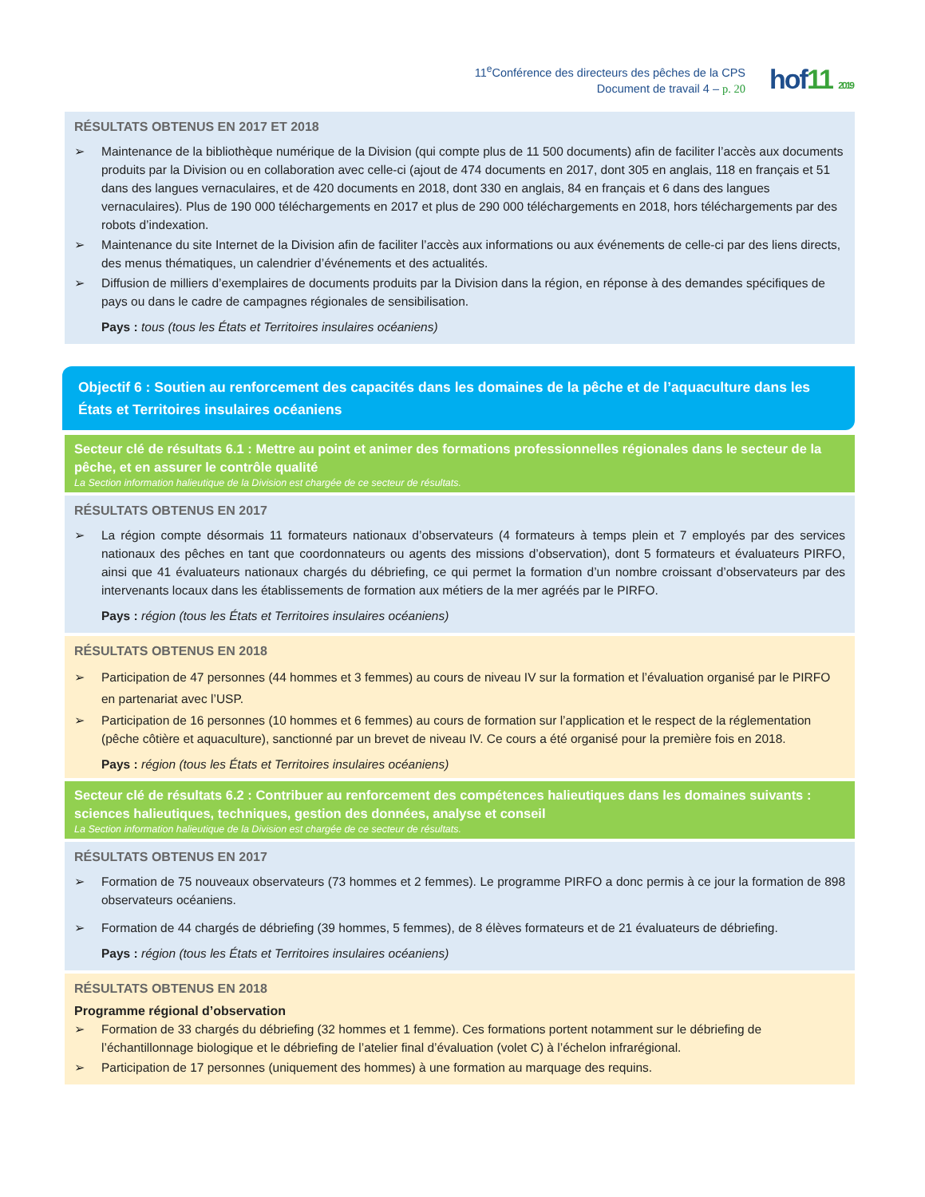11<sup>e</sup>Conférence des directeurs des pêches de la CPS
Document de travail 4 – p. 20
hof11 2019
RÉSULTATS OBTENUS EN 2017 ET 2018
➢ Maintenance de la bibliothèque numérique de la Division (qui compte plus de 11 500 documents) afin de faciliter l’accès aux documents produits par la Division ou en collaboration avec celle-ci (ajout de 474 documents en 2017, dont 305 en anglais, 118 en français et 51 dans des langues vernaculaires, et de 420 documents en 2018, dont 330 en anglais, 84 en français et 6 dans des langues vernaculaires). Plus de 190 000 téléchargements en 2017 et plus de 290 000 téléchargements en 2018, hors téléchargements par des robots d’indexation.
➢ Maintenance du site Internet de la Division afin de faciliter l’accès aux informations ou aux événements de celle-ci par des liens directs, des menus thématiques, un calendrier d’événements et des actualités.
➢ Diffusion de milliers d’exemplaires de documents produits par la Division dans la région, en réponse à des demandes spécifiques de pays ou dans le cadre de campagnes régionales de sensibilisation.
Pays : tous (tous les États et Territoires insulaires océaniens)
Objectif 6 : Soutien au renforcement des capacités dans les domaines de la pêche et de l’aquaculture dans les États et Territoires insulaires océaniens
Secteur clé de résultats 6.1 : Mettre au point et animer des formations professionnelles régionales dans le secteur de la pêche, et en assurer le contrôle qualité
La Section information halieutique de la Division est chargée de ce secteur de résultats.
RÉSULTATS OBTENUS EN 2017
➢ La région compte désormais 11 formateurs nationaux d’observateurs (4 formateurs à temps plein et 7 employés par des services nationaux des pêches en tant que coordonnateurs ou agents des missions d’observation), dont 5 formateurs et évaluateurs PIRFO, ainsi que 41 évaluateurs nationaux chargés du débriefing, ce qui permet la formation d’un nombre croissant d’observateurs par des intervenants locaux dans les établissements de formation aux métiers de la mer agréés par le PIRFO.
Pays : région (tous les États et Territoires insulaires océaniens)
RÉSULTATS OBTENUS EN 2018
➢ Participation de 47 personnes (44 hommes et 3 femmes) au cours de niveau IV sur la formation et l’évaluation organisé par le PIRFO en partenariat avec l’USP.
➢ Participation de 16 personnes (10 hommes et 6 femmes) au cours de formation sur l’application et le respect de la réglementation (pêche côtière et aquaculture), sanctionné par un brevet de niveau IV. Ce cours a été organisé pour la première fois en 2018.
Pays : région (tous les États et Territoires insulaires océaniens)
Secteur clé de résultats 6.2 : Contribuer au renforcement des compétences halieutiques dans les domaines suivants : sciences halieutiques, techniques, gestion des données, analyse et conseil
La Section information halieutique de la Division est chargée de ce secteur de résultats.
RÉSULTATS OBTENUS EN 2017
➢ Formation de 75 nouveaux observateurs (73 hommes et 2 femmes). Le programme PIRFO a donc permis à ce jour la formation de 898 observateurs océaniens.
➢ Formation de 44 chargés de débriefing (39 hommes, 5 femmes), de 8 élèves formateurs et de 21 évaluateurs de débriefing.
Pays : région (tous les États et Territoires insulaires océaniens)
RÉSULTATS OBTENUS EN 2018
Programme régional d’observation
➢ Formation de 33 chargés du débriefing (32 hommes et 1 femme). Ces formations portent notamment sur le débriefing de l’échantillonnage biologique et le débriefing de l’atelier final d’évaluation (volet C) à l’échelon infrarégional.
➢ Participation de 17 personnes (uniquement des hommes) à une formation au marquage des requins.